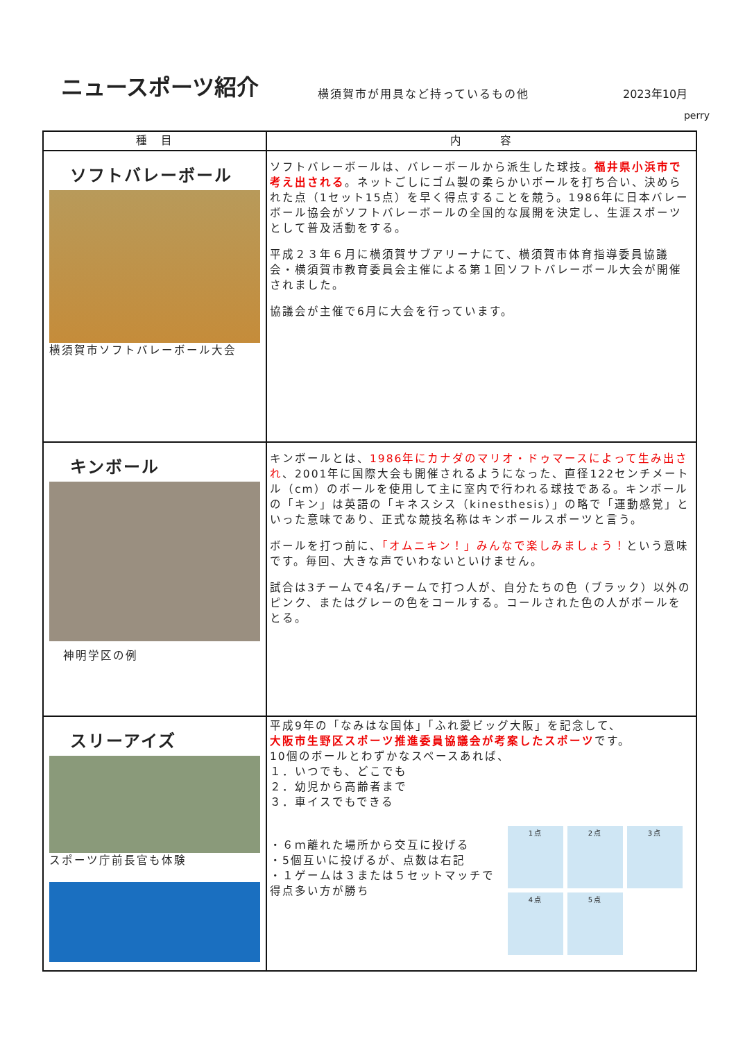ニュースポーツ紹介
横須賀市が用具など持っているもの他
2023年10月
perry
| 種 目 | 内 容 |
| --- | --- |
| ソフトバレーボール 横須賀市ソフトバレーボール大会 | ソフトバレーボールは、バレーボールから派生した球技。 福井県小浜市で考え出される 。ネットごしにゴム製の柔らかいボールを打ち合い、決められた点（1セット15点）を早く得点することを競う。1986年に日本バレーボール協会がソフトバレーボールの全国的な展開を決定し、生涯スポーツとして普及活動をする。 平成２３年６月に横須賀サブアリーナにて、横須賀市体育指導委員協議会・横須賀市教育委員会主催による第１回ソフトバレーボール大会が開催されました。 協議会が主催で6月に大会を行っています。 |
| キンボール 神明学区の例 | キンボールとは、 1986年にカナダのマリオ・ドゥマースによって生み出され 、2001年に国際大会も開催されるようになった、直径122センチメートル（cm）のボールを使用して主に室内で行われる球技である。キンボールの「キン」は英語の「キネスシス（kinesthesis）」の略で「運動感覚」といった意味であり、正式な競技名称はキンボールスポーツと言う。 ボールを打つ前に、 「オムニキン！」みんなで楽しみましょう！ という意味です。毎回、大きな声でいわないといけません。 試合は3チームで4名/チームで打つ人が、自分たちの色（ブラック）以外のピンク、またはグレーの色をコールする。コールされた色の人がボールをとる。 |
| スリーアイズ スポーツ庁前長官も体験 | 平成9年の「なみはな国体」「ふれ愛ビッグ大阪」を記念して、 大阪市生野区スポーツ推進委員協議会が考案したスポーツ です。 10個のボールとわずかなスペースあれば、 １．いつでも、どこでも ２．幼児から高齢者まで ３．車イスでもできる ・６ｍ離れた場所から交互に投げる ・5個互いに投げるが、点数は右記 ・１ゲームは３または５セットマッチで得点多い方が勝ち 1点 2点 3点 4点 5点 |